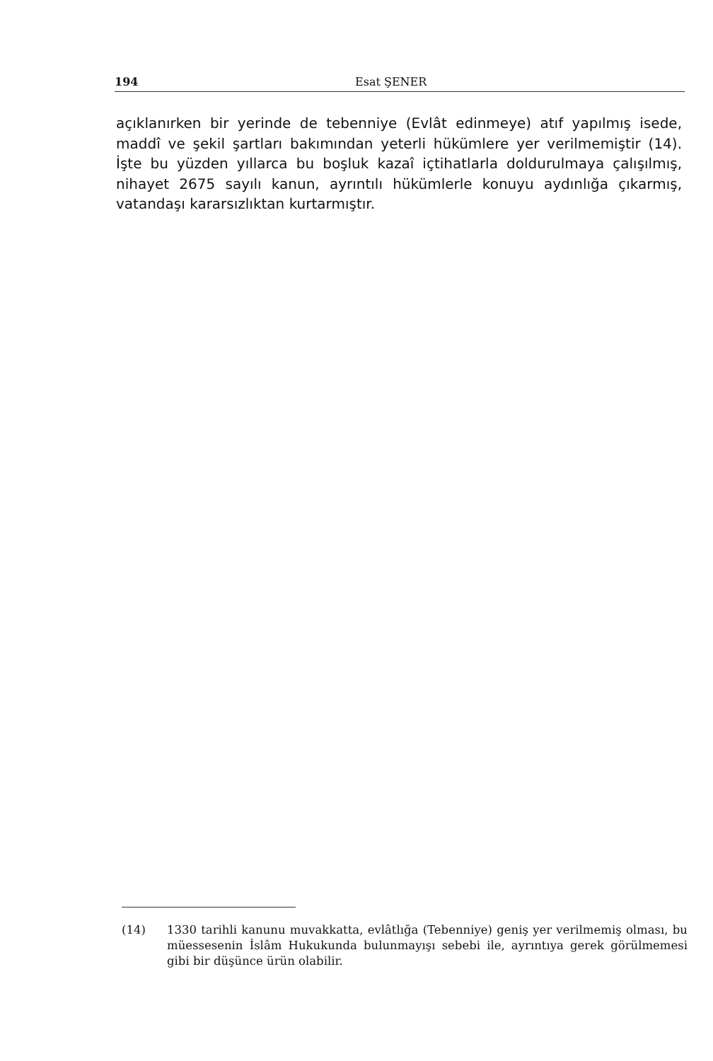194 Esat ŞENER
açıklanırken bir yerinde de tebenniye (Evlât edinmeye) atıf yapılmış ise­de, maddî ve şekil şartları bakımından yeterli hükümlere yer verilmemiş­tir (14). İşte bu yüzden yıllarca bu boşluk kazaî içtihatlarla doldurulmaya çalışılmış, nihayet 2675 sayılı kanun, ayrıntılı hükümlerle konuyu aydın­lığa çıkarmış, vatandaşı kararsızlıktan kurtarmıştır.
(14) 1330 tarihli kanunu muvakkatta, evlâtlığa (Tebenniye) geniş yer verilme­miş olması, bu müessesenin İslâm Hukukunda bulunmayışı sebebi ile, ay­rıntıya gerek görülmemesi gibi bir düşünce ürün olabilir.